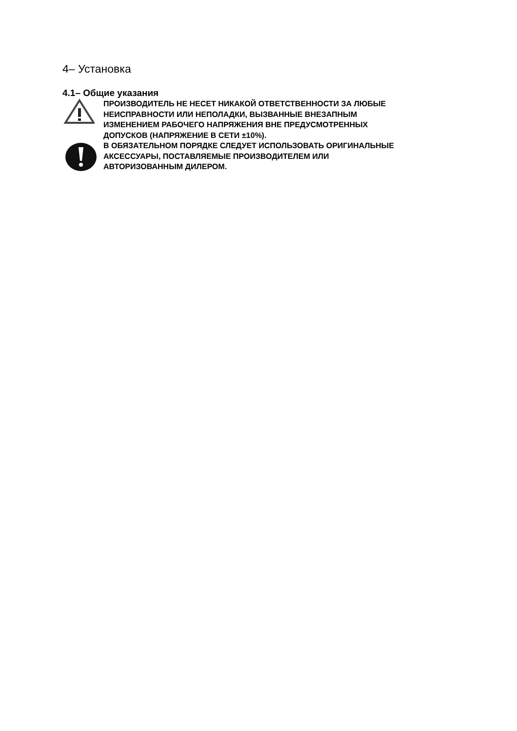4– Установка
4.1– Общие указания
ПРОИЗВОДИТЕЛЬ НЕ НЕСЕТ НИКАКОЙ ОТВЕТСТВЕННОСТИ ЗА ЛЮБЫЕ
НЕИСПРАВНОСТИ ИЛИ НЕПОЛАДКИ, ВЫЗВАННЫЕ ВНЕЗАПНЫМ
ИЗМЕНЕНИЕМ РАБОЧЕГО НАПРЯЖЕНИЯ ВНЕ ПРЕДУСМОТРЕННЫХ
ДОПУСКОВ (НАПРЯЖЕНИЕ В СЕТИ ±10%).
В ОБЯЗАТЕЛЬНОМ ПОРЯДКЕ СЛЕДУЕТ ИСПОЛЬЗОВАТЬ ОРИГИНАЛЬНЫЕ
АКСЕССУАРЫ, ПОСТАВЛЯЕМЫЕ ПРОИЗВОДИТЕЛЕМ ИЛИ
АВТОРИЗОВАННЫМ ДИЛЕРОМ.